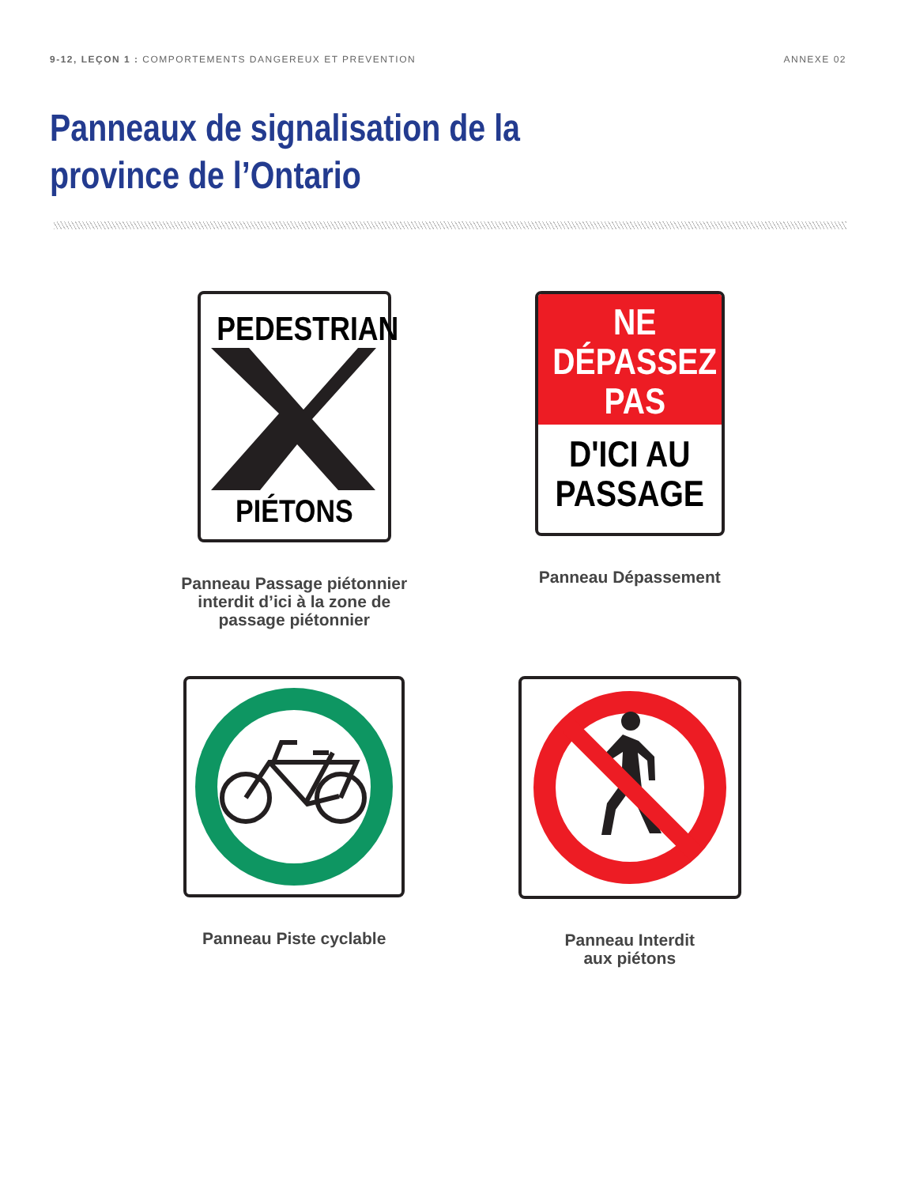9-12, LEÇON 1 : COMPORTEMENTS DANGEREUX ET PREVENTION
ANNEXE 02
Panneaux de signalisation de la province de l’Ontario
PEDESTRIAN PIÉTONS
Panneau Passage piétonnier
interdit d’ici à la zone de
passage piétonnier
NE
DÉPASSEZ
PAS
D'ICI AU
PASSAGE
Panneau Dépassement
Panneau Piste cyclable
Panneau Interdit
aux piétons